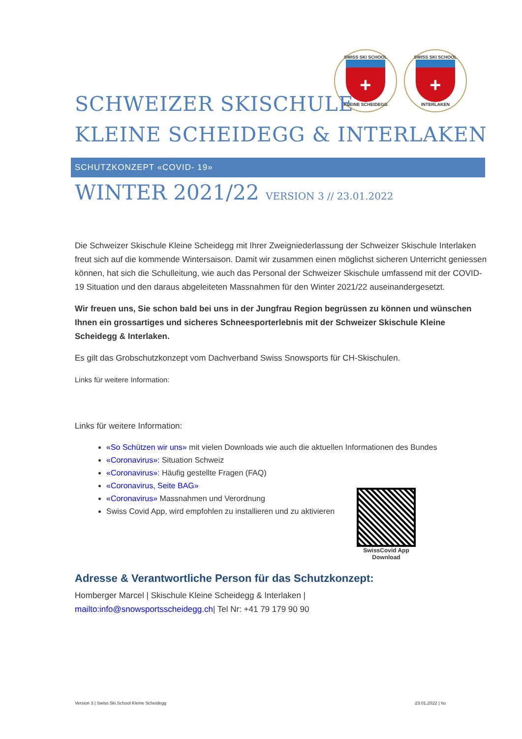SWISS SKI SCHOOL
+
KLEINE SCHEIDEGG
SWISS SKI SCHOOL
+
INTERLAKEN
SCHWEIZER SKISCHULE
KLEINE SCHEIDEGG & INTERLAKEN
SCHUTZKONZEPT «COVID- 19»
WINTER 2021/22 VERSION 3 // 23.01.2022
Die Schweizer Skischule Kleine Scheidegg mit Ihrer Zweigniederlassung der Schweizer Skischule Interlaken freut sich auf die kommende Wintersaison. Damit wir zusammen einen möglichst sicheren Unterricht geniessen können, hat sich die Schulleitung, wie auch das Personal der Schweizer Skischule umfassend mit der COVID-19 Situation und den daraus abgeleiteten Massnahmen für den Winter 2021/22 auseinandergesetzt.
Wir freuen uns, Sie schon bald bei uns in der Jungfrau Region begrüssen zu können und wünschen Ihnen ein grossartiges und sicheres Schneesporterlebnis mit der Schweizer Skischule Kleine Scheidegg & Interlaken.
Es gilt das Grobschutzkonzept vom Dachverband Swiss Snowsports für CH-Skischulen.
Links für weitere Information:
Links für weitere Information:
«So Schützen wir uns» mit vielen Downloads wie auch die aktuellen Informationen des Bundes
«Coronavirus»: Situation Schweiz
«Coronavirus»: Häufig gestellte Fragen (FAQ)
«Coronavirus, Seite BAG»
«Coronavirus» Massnahmen und Verordnung
Swiss Covid App, wird empfohlen zu installieren und zu aktivieren
SwissCovid App
Download
Adresse & Verantwortliche Person für das Schutzkonzept:
Homberger Marcel | Skischule Kleine Scheidegg & Interlaken |
mailto:info@snowsportsscheidegg.ch| Tel Nr: +41 79 179 90 90
Version 3 | Swiss Ski School Kleine Scheidegg 23.01.2022 | ho